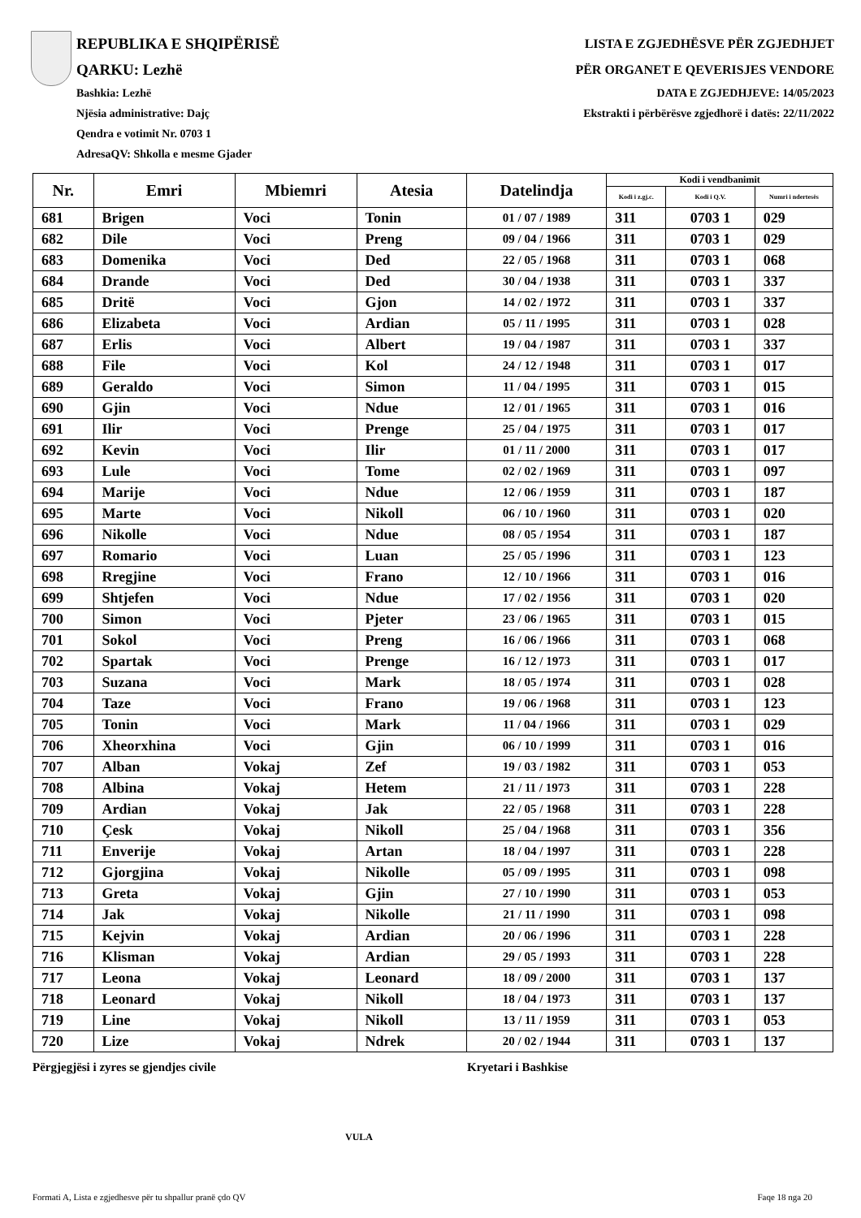REPUBLIKA E SHQIPËRISË
QARKU: Lezhë
Bashkia: Lezhë
Njësia administrative: Dajç
Qendra e votimit Nr. 0703 1
AdresaQV: Shkolla e mesme Gjader
LISTA E ZGJEDHËSVE PËR ZGJEDHJET
PËR ORGANET E QEVERISJES VENDORE
DATA E ZGJEDHJEVE: 14/05/2023
Ekstrakti i përbërësve zgjedhorë i datës: 22/11/2022
| Nr. | Emri | Mbiemri | Atesia | Datelindja | Kodi i vendbanimit | | |
| --- | --- | --- | --- | --- | --- | --- | --- |
| | | | | | Kodi i z.gj.c. | Kodi i Q.V. | Numri i ndertesës |
| 681 | Brigen | Voci | Tonin | 01 / 07 / 1989 | 311 | 0703 1 | 029 |
| 682 | Dile | Voci | Preng | 09 / 04 / 1966 | 311 | 0703 1 | 029 |
| 683 | Domenika | Voci | Ded | 22 / 05 / 1968 | 311 | 0703 1 | 068 |
| 684 | Drande | Voci | Ded | 30 / 04 / 1938 | 311 | 0703 1 | 337 |
| 685 | Dritë | Voci | Gjon | 14 / 02 / 1972 | 311 | 0703 1 | 337 |
| 686 | Elizabeta | Voci | Ardian | 05 / 11 / 1995 | 311 | 0703 1 | 028 |
| 687 | Erlis | Voci | Albert | 19 / 04 / 1987 | 311 | 0703 1 | 337 |
| 688 | File | Voci | Kol | 24 / 12 / 1948 | 311 | 0703 1 | 017 |
| 689 | Geraldo | Voci | Simon | 11 / 04 / 1995 | 311 | 0703 1 | 015 |
| 690 | Gjin | Voci | Ndue | 12 / 01 / 1965 | 311 | 0703 1 | 016 |
| 691 | Ilir | Voci | Prenge | 25 / 04 / 1975 | 311 | 0703 1 | 017 |
| 692 | Kevin | Voci | Ilir | 01 / 11 / 2000 | 311 | 0703 1 | 017 |
| 693 | Lule | Voci | Tome | 02 / 02 / 1969 | 311 | 0703 1 | 097 |
| 694 | Marije | Voci | Ndue | 12 / 06 / 1959 | 311 | 0703 1 | 187 |
| 695 | Marte | Voci | Nikoll | 06 / 10 / 1960 | 311 | 0703 1 | 020 |
| 696 | Nikolle | Voci | Ndue | 08 / 05 / 1954 | 311 | 0703 1 | 187 |
| 697 | Romario | Voci | Luan | 25 / 05 / 1996 | 311 | 0703 1 | 123 |
| 698 | Rregjine | Voci | Frano | 12 / 10 / 1966 | 311 | 0703 1 | 016 |
| 699 | Shtjefen | Voci | Ndue | 17 / 02 / 1956 | 311 | 0703 1 | 020 |
| 700 | Simon | Voci | Pjeter | 23 / 06 / 1965 | 311 | 0703 1 | 015 |
| 701 | Sokol | Voci | Preng | 16 / 06 / 1966 | 311 | 0703 1 | 068 |
| 702 | Spartak | Voci | Prenge | 16 / 12 / 1973 | 311 | 0703 1 | 017 |
| 703 | Suzana | Voci | Mark | 18 / 05 / 1974 | 311 | 0703 1 | 028 |
| 704 | Taze | Voci | Frano | 19 / 06 / 1968 | 311 | 0703 1 | 123 |
| 705 | Tonin | Voci | Mark | 11 / 04 / 1966 | 311 | 0703 1 | 029 |
| 706 | Xheorxhina | Voci | Gjin | 06 / 10 / 1999 | 311 | 0703 1 | 016 |
| 707 | Alban | Vokaj | Zef | 19 / 03 / 1982 | 311 | 0703 1 | 053 |
| 708 | Albina | Vokaj | Hetem | 21 / 11 / 1973 | 311 | 0703 1 | 228 |
| 709 | Ardian | Vokaj | Jak | 22 / 05 / 1968 | 311 | 0703 1 | 228 |
| 710 | Çesk | Vokaj | Nikoll | 25 / 04 / 1968 | 311 | 0703 1 | 356 |
| 711 | Enverije | Vokaj | Artan | 18 / 04 / 1997 | 311 | 0703 1 | 228 |
| 712 | Gjorgjina | Vokaj | Nikolle | 05 / 09 / 1995 | 311 | 0703 1 | 098 |
| 713 | Greta | Vokaj | Gjin | 27 / 10 / 1990 | 311 | 0703 1 | 053 |
| 714 | Jak | Vokaj | Nikolle | 21 / 11 / 1990 | 311 | 0703 1 | 098 |
| 715 | Kejvin | Vokaj | Ardian | 20 / 06 / 1996 | 311 | 0703 1 | 228 |
| 716 | Klisman | Vokaj | Ardian | 29 / 05 / 1993 | 311 | 0703 1 | 228 |
| 717 | Leona | Vokaj | Leonard | 18 / 09 / 2000 | 311 | 0703 1 | 137 |
| 718 | Leonard | Vokaj | Nikoll | 18 / 04 / 1973 | 311 | 0703 1 | 137 |
| 719 | Line | Vokaj | Nikoll | 13 / 11 / 1959 | 311 | 0703 1 | 053 |
| 720 | Lize | Vokaj | Ndrek | 20 / 02 / 1944 | 311 | 0703 1 | 137 |
Përgjegjësi i zyres se gjendjes civile Kryetari i Bashkise
VULA
Formati A, Lista e zgjedhesve për tu shpallur pranë çdo QV Faqe 18 nga 20